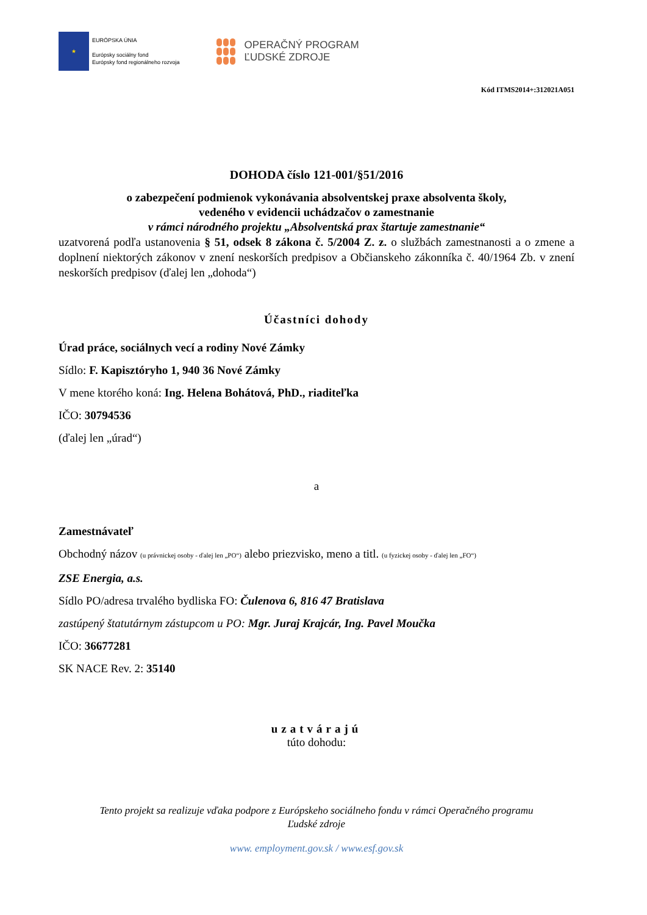★
EURÓPSKA ÚNIA
Európsky sociálny fond
Európsky fond regionálneho rozvoja
OPERAČNÝ PROGRAM
ĽUDSKÉ ZDROJE
Kód ITMS2014+:312021A051
DOHODA číslo 121-001/§51/2016
o zabezpečení podmienok vykonávania absolventskej praxe absolventa školy,
vedeného v evidencii uchádzačov o zamestnanie
v rámci národného projektu „Absolventská prax štartuje zamestnanie“
uzatvorená podľa ustanovenia § 51, odsek 8 zákona č. 5/2004 Z. z. o službách zamestnanosti a o zmene a doplnení niektorých zákonov v znení neskorších predpisov a Občianskeho zákonníka č. 40/1964 Zb. v znení neskorších predpisov (ďalej len „dohoda“)
Účastníci dohody
Úrad práce, sociálnych vecí a rodiny Nové Zámky
Sídlo: F. Kapisztóryho 1, 940 36 Nové Zámky
V mene ktorého koná: Ing. Helena Bohátová, PhD., riaditeľka
IČO: 30794536
(ďalej len „úrad“)
a
Zamestnávateľ
Obchodný názov (u právnickej osoby - ďalej len „PO“) alebo priezvisko, meno a titl. (u fyzickej osoby - ďalej len „FO“)
ZSE Energia, a.s.
Sídlo PO/adresa trvalého bydliska FO: Čulenova 6, 816 47 Bratislava
zastúpený štatutárnym zástupcom u PO: Mgr. Juraj Krajcár, Ing. Pavel Moučka
IČO: 36677281
SK NACE Rev. 2: 35140
uzatvárajú
túto dohodu:
Tento projekt sa realizuje vďaka podpore z Európskeho sociálneho fondu v rámci Operačného programu
Ľudské zdroje
www. employment.gov.sk / www.esf.gov.sk